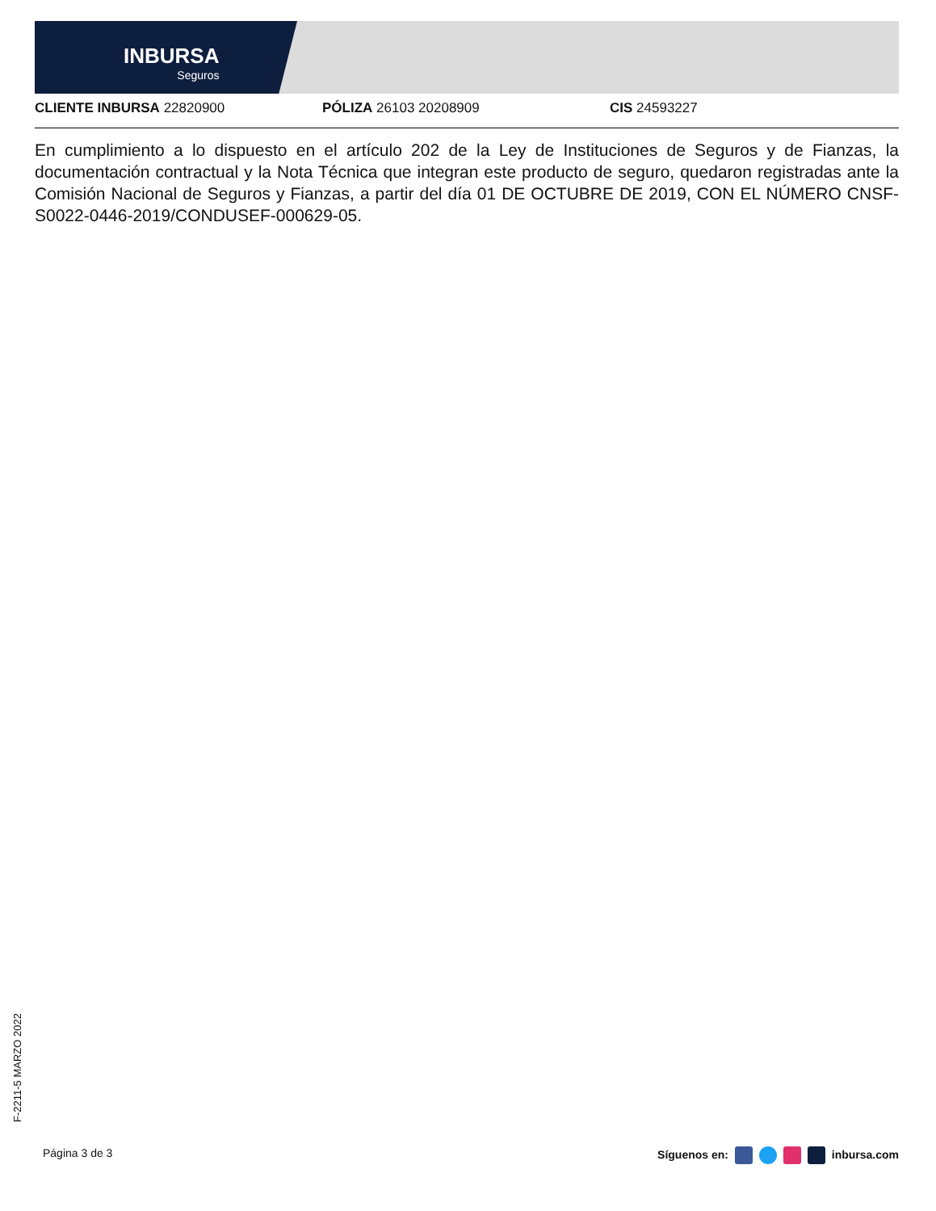INBURSA
Seguros
CLIENTE INBURSA 22820900 PÓLIZA 26103 20208909 CIS 24593227
En cumplimiento a lo dispuesto en el artículo 202 de la Ley de Instituciones de Seguros y de Fianzas, la documentación contractual y la Nota Técnica que integran este producto de seguro, quedaron registradas ante la Comisión Nacional de Seguros y Fianzas, a partir del día 01 DE OCTUBRE DE 2019, CON EL NÚMERO CNSF-S0022-0446-2019/CONDUSEF-000629-05.
F-2211-5 MARZO 2022
Página 3 de 3 Síguenos en: inbursa.com